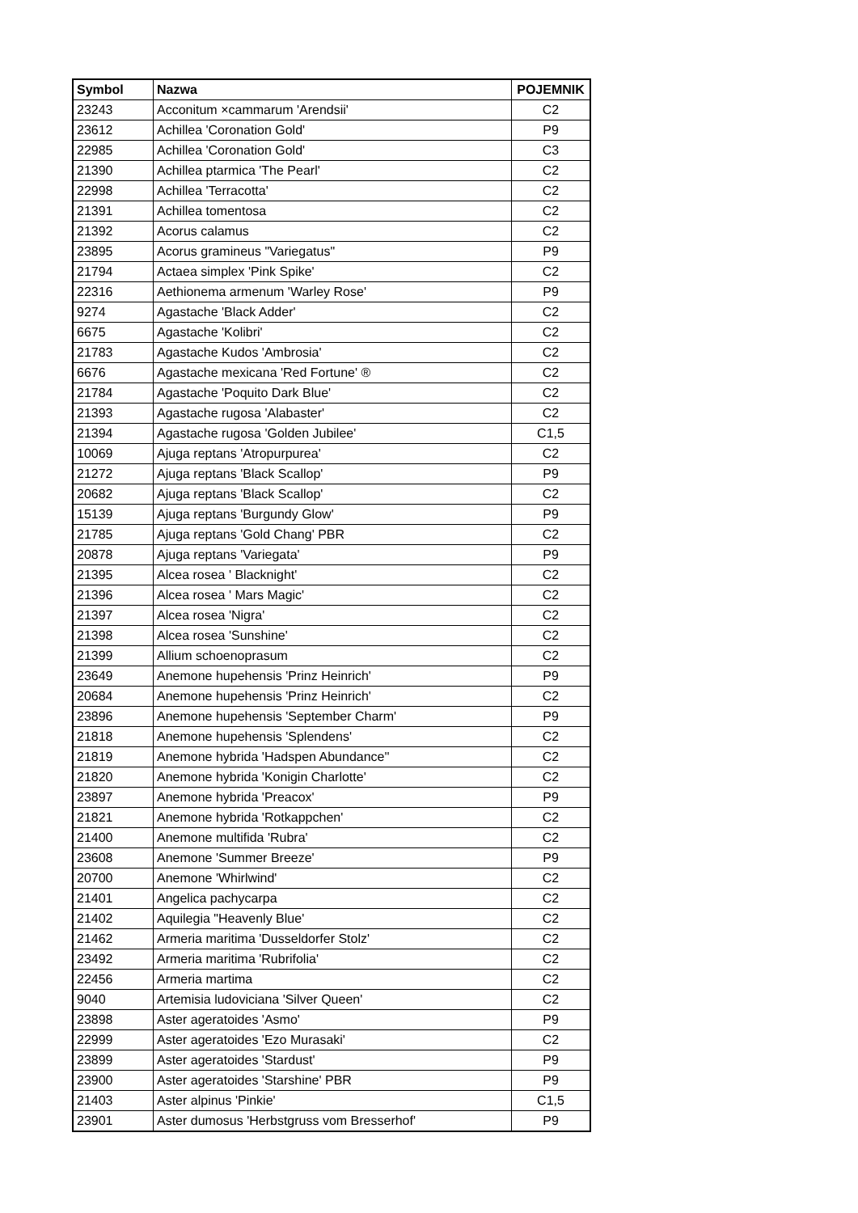| Symbol | Nazwa | POJEMNIK |
| --- | --- | --- |
| 23243 | Acconitum ×cammarum 'Arendsii' | C2 |
| 23612 | Achillea 'Coronation Gold' | P9 |
| 22985 | Achillea 'Coronation Gold' | C3 |
| 21390 | Achillea ptarmica 'The Pearl' | C2 |
| 22998 | Achillea 'Terracotta' | C2 |
| 21391 | Achillea tomentosa | C2 |
| 21392 | Acorus calamus | C2 |
| 23895 | Acorus gramineus "Variegatus" | P9 |
| 21794 | Actaea simplex 'Pink Spike' | C2 |
| 22316 | Aethionema armenum 'Warley Rose' | P9 |
| 9274 | Agastache 'Black Adder' | C2 |
| 6675 | Agastache 'Kolibri' | C2 |
| 21783 | Agastache Kudos 'Ambrosia' | C2 |
| 6676 | Agastache mexicana 'Red Fortune' ® | C2 |
| 21784 | Agastache 'Poquito Dark Blue' | C2 |
| 21393 | Agastache rugosa 'Alabaster' | C2 |
| 21394 | Agastache rugosa 'Golden Jubilee' | C1,5 |
| 10069 | Ajuga reptans 'Atropurpurea' | C2 |
| 21272 | Ajuga reptans 'Black Scallop' | P9 |
| 20682 | Ajuga reptans 'Black Scallop' | C2 |
| 15139 | Ajuga reptans 'Burgundy Glow' | P9 |
| 21785 | Ajuga reptans 'Gold Chang' PBR | C2 |
| 20878 | Ajuga reptans 'Variegata' | P9 |
| 21395 | Alcea rosea ' Blacknight' | C2 |
| 21396 | Alcea rosea ' Mars Magic' | C2 |
| 21397 | Alcea rosea 'Nigra' | C2 |
| 21398 | Alcea rosea 'Sunshine' | C2 |
| 21399 | Allium schoenoprasum | C2 |
| 23649 | Anemone hupehensis 'Prinz Heinrich' | P9 |
| 20684 | Anemone hupehensis 'Prinz Heinrich' | C2 |
| 23896 | Anemone hupehensis 'September Charm' | P9 |
| 21818 | Anemone hupehensis 'Splendens' | C2 |
| 21819 | Anemone hybrida 'Hadspen Abundance'' | C2 |
| 21820 | Anemone hybrida 'Konigin Charlotte' | C2 |
| 23897 | Anemone hybrida 'Preacox' | P9 |
| 21821 | Anemone hybrida 'Rotkappchen' | C2 |
| 21400 | Anemone multifida 'Rubra' | C2 |
| 23608 | Anemone 'Summer Breeze' | P9 |
| 20700 | Anemone 'Whirlwind' | C2 |
| 21401 | Angelica pachycarpa | C2 |
| 21402 | Aquilegia "Heavenly Blue' | C2 |
| 21462 | Armeria maritima 'Dusseldorfer Stolz' | C2 |
| 23492 | Armeria maritima 'Rubrifolia' | C2 |
| 22456 | Armeria martima | C2 |
| 9040 | Artemisia ludoviciana 'Silver Queen' | C2 |
| 23898 | Aster ageratoides 'Asmo' | P9 |
| 22999 | Aster ageratoides 'Ezo Murasaki' | C2 |
| 23899 | Aster ageratoides 'Stardust' | P9 |
| 23900 | Aster ageratoides 'Starshine' PBR | P9 |
| 21403 | Aster alpinus 'Pinkie' | C1,5 |
| 23901 | Aster dumosus 'Herbstgruss vom Bresserhof' | P9 |